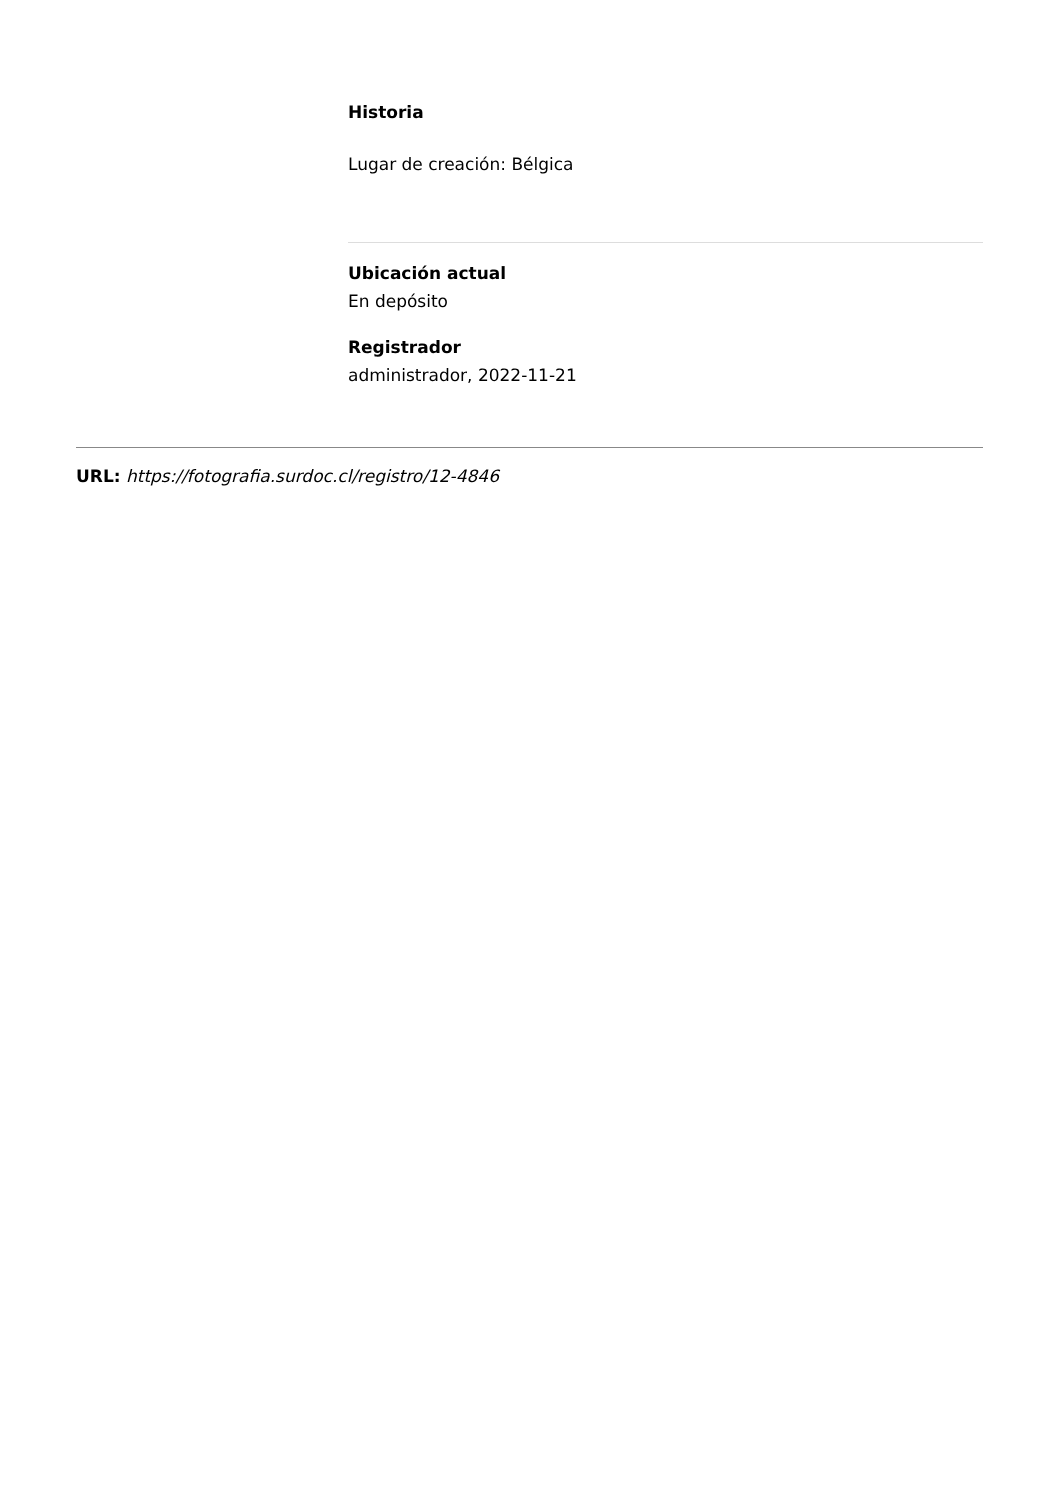Historia
Lugar de creación: Bélgica
Ubicación actual
En depósito
Registrador
administrador, 2022-11-21
URL: https://fotografia.surdoc.cl/registro/12-4846